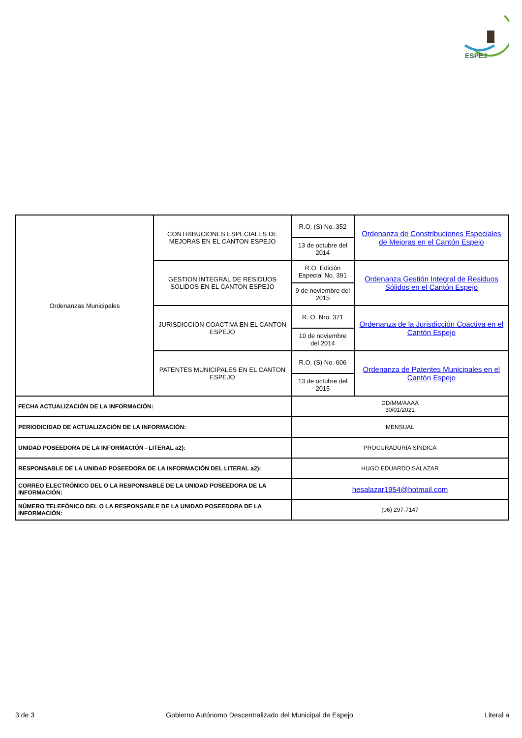ESPEJ
| Ordenanzas Municipales | CONTRIBUCIONES ESPECIALES DE MEJORAS EN EL CANTON ESPEJO | R.O. (S) No. 352 | Ordenanza de Constribuciones Especiales de Mejoras en el Cantón Espejo |
| | | 13 de octubre del 2014 | |
| | GESTION INTEGRAL DE RESIDUOS SOLIDOS EN EL CANTON ESPEJO | R.O. Edición Especial No. 391 | Ordenanza Gestión Integral de Residuos Sólidos en el Cantón Espejo |
| | | 9 de noviembre del 2015 | |
| | JURISDICCION COACTIVA EN EL CANTON ESPEJO | R. O. Nro. 371 | Ordenanza de la Jurisdicción Coactiva en el Cantón Espejo |
| | | 10 de noviembre del 2014 | |
| | PATENTES MUNICIPALES EN EL CANTON ESPEJO | R.O. (S) No. 606 | Ordenanza de Patentes Municipales en el Cantón Espejo |
| | | 13 de octubre del 2015 | |
| FECHA ACTUALIZACIÓN DE LA INFORMACIÓN: | | DD/MM/AAAA 30/01/2021 | |
| PERIODICIDAD DE ACTUALIZACIÓN DE LA INFORMACIÓN: | | MENSUAL | |
| UNIDAD POSEEDORA DE LA INFORMACIÓN - LITERAL a2): | | PROCURADURÍA SÍNDICA | |
| RESPONSABLE DE LA UNIDAD POSEEDORA DE LA INFORMACIÓN DEL LITERAL a2): | | HUGO EDUARDO SALAZAR | |
| CORREO ELECTRÓNICO DEL O LA RESPONSABLE DE LA UNIDAD POSEEDORA DE LA INFORMACIÓN: | | hesalazar1954@hotmail.com | |
| NÚMERO TELEFÓNICO DEL O LA RESPONSABLE DE LA UNIDAD POSEEDORA DE LA INFORMACIÓN: | | (06) 297-7147 | |
3 de 3 Gobierno Autónomo Descentralizado del Municipal de Espejo Literal a